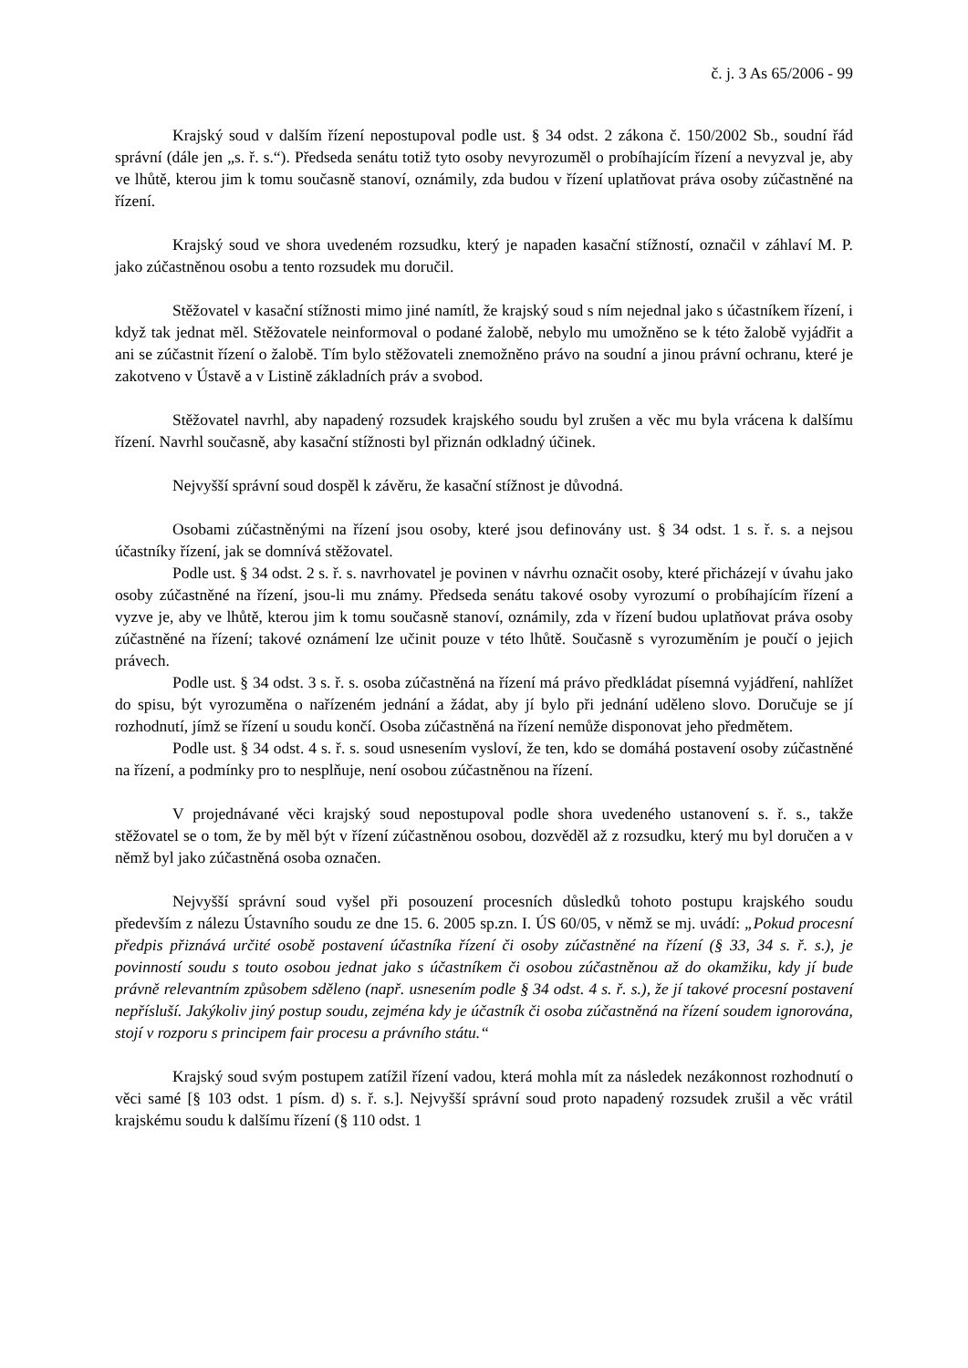č. j. 3 As 65/2006 - 99
Krajský soud v dalším řízení nepostupoval podle ust. § 34 odst. 2 zákona č. 150/2002 Sb., soudní řád správní (dále jen „s. ř. s.“). Předseda senátu totiž tyto osoby nevyrozuměl o probíhajícím řízení a nevyzval je, aby ve lhůtě, kterou jim k tomu současně stanoví, oznámily, zda budou v řízení uplatňovat práva osoby zúčastněné na řízení.
Krajský soud ve shora uvedeném rozsudku, který je napaden kasační stížností, označil v záhlaví M. P. jako zúčastněnou osobu a tento rozsudek mu doručil.
Stěžovatel v kasační stížnosti mimo jiné namítl, že krajský soud s ním nejednal jako s účastníkem řízení, i když tak jednat měl. Stěžovatele neinformoval o podané žalobě, nebylo mu umožněno se k této žalobě vyjádřit a ani se zúčastnit řízení o žalobě. Tím bylo stěžovateli znemožněno právo na soudní a jinou právní ochranu, které je zakotveno v Ústavě a v Listině základních práv a svobod.
Stěžovatel navrhl, aby napadený rozsudek krajského soudu byl zrušen a věc mu byla vrácena k dalšímu řízení. Navrhl současně, aby kasační stížnosti byl přiznán odkladný účinek.
Nejvyšší správní soud dospěl k závěru, že kasační stížnost je důvodná.
Osobami zúčastněnými na řízení jsou osoby, které jsou definovány ust. § 34 odst. 1 s. ř. s. a nejsou účastníky řízení, jak se domnívá stěžovatel.
Podle ust. § 34 odst. 2 s. ř. s. navrhovatel je povinen v návrhu označit osoby, které přicházejí v úvahu jako osoby zúčastněné na řízení, jsou-li mu známy. Předseda senátu takové osoby vyrozumí o probíhajícím řízení a vyzve je, aby ve lhůtě, kterou jim k tomu současně stanoví, oznámily, zda v řízení budou uplatňovat práva osoby zúčastněné na řízení; takové oznámení lze učinit pouze v této lhůtě. Současně s vyrozuměním je poučí o jejich právech.
Podle ust. § 34 odst. 3 s. ř. s. osoba zúčastněná na řízení má právo předkládat písemná vyjádření, nahlížet do spisu, být vyrozuměna o nařízeném jednání a žádat, aby jí bylo při jednání uděleno slovo. Doručuje se jí rozhodnutí, jímž se řízení u soudu končí. Osoba zúčastněná na řízení nemůže disponovat jeho předmětem.
Podle ust. § 34 odst. 4 s. ř. s. soud usnesením vysloví, že ten, kdo se domáhá postavení osoby zúčastněné na řízení, a podmínky pro to nesplňuje, není osobou zúčastněnou na řízení.
V projednávané věci krajský soud nepostupoval podle shora uvedeného ustanovení s. ř. s., takže stěžovatel se o tom, že by měl být v řízení zúčastněnou osobou, dozvěděl až z rozsudku, který mu byl doručen a v němž byl jako zúčastněná osoba označen.
Nejvyšší správní soud vyšel při posouzení procesních důsledků tohoto postupu krajského soudu především z nálezu Ústavního soudu ze dne 15. 6. 2005 sp.zn. I. ÚS 60/05, v němž se mj. uvádí: „Pokud procesní předpis přiznává určité osobě postavení účastníka řízení či osoby zúčastněné na řízení (§ 33, 34 s. ř. s.), je povinností soudu s touto osobou jednat jako s účastníkem či osobou zúčastněnou až do okamžiku, kdy jí bude právně relevantním způsobem sděleno (např. usnesením podle § 34 odst. 4 s. ř. s.), že jí takové procesní postavení nepřísluší. Jakýkoliv jiný postup soudu, zejména kdy je účastník či osoba zúčastněná na řízení soudem ignorována, stojí v rozporu s principem fair procesu a právního státu.“
Krajský soud svým postupem zatížil řízení vadou, která mohla mít za následek nezákonnost rozhodnutí o věci samé [§ 103 odst. 1 písm. d) s. ř. s.]. Nejvyšší správní soud proto napadený rozsudek zrušil a věc vrátil krajskému soudu k dalšímu řízení (§ 110 odst. 1